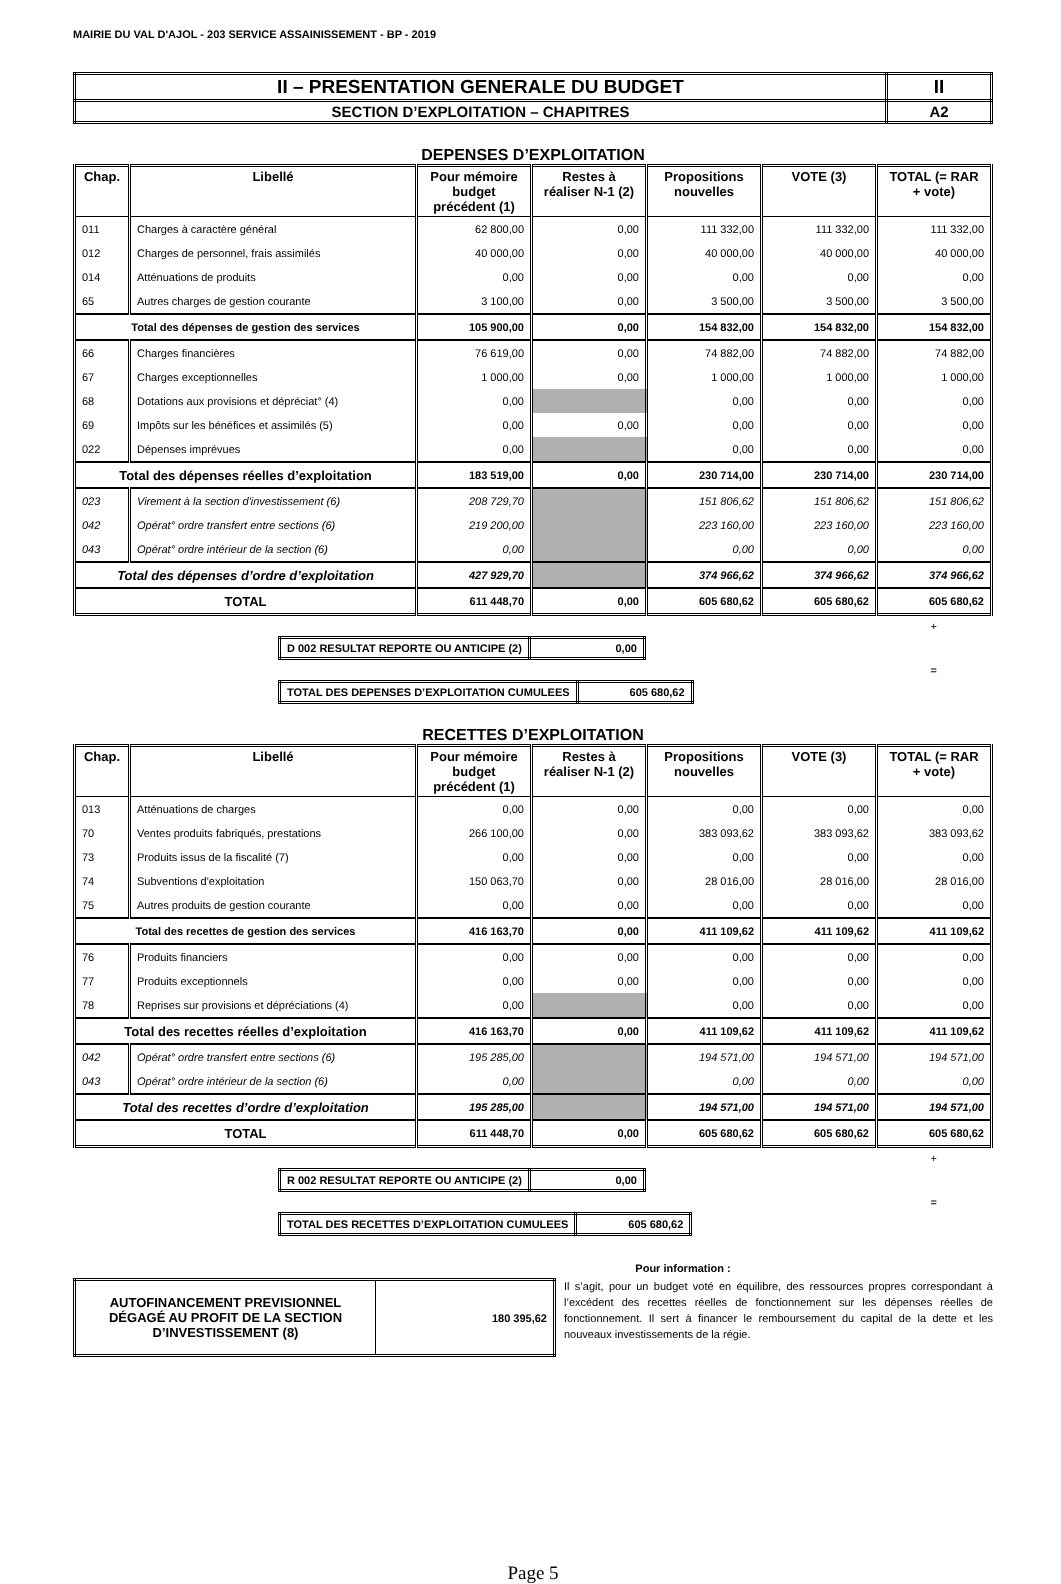MAIRIE DU VAL D'AJOL - 203 SERVICE ASSAINISSEMENT - BP - 2019
| II – PRESENTATION GENERALE DU BUDGET | II |
| SECTION D’EXPLOITATION – CHAPITRES | A2 |
DEPENSES D’EXPLOITATION
| Chap. | Libellé | Pour mémoire budget précédent (1) | Restes à réaliser N-1 (2) | Propositions nouvelles | VOTE (3) | TOTAL (= RAR + vote) |
| --- | --- | --- | --- | --- | --- | --- |
| 011 | Charges à caractère général | 62 800,00 | 0,00 | 111 332,00 | 111 332,00 | 111 332,00 |
| 012 | Charges de personnel, frais assimilés | 40 000,00 | 0,00 | 40 000,00 | 40 000,00 | 40 000,00 |
| 014 | Atténuations de produits | 0,00 | 0,00 | 0,00 | 0,00 | 0,00 |
| 65 | Autres charges de gestion courante | 3 100,00 | 0,00 | 3 500,00 | 3 500,00 | 3 500,00 |
| Total des dépenses de gestion des services | | 105 900,00 | 0,00 | 154 832,00 | 154 832,00 | 154 832,00 |
| 66 | Charges financières | 76 619,00 | 0,00 | 74 882,00 | 74 882,00 | 74 882,00 |
| 67 | Charges exceptionnelles | 1 000,00 | 0,00 | 1 000,00 | 1 000,00 | 1 000,00 |
| 68 | Dotations aux provisions et dépréciat° (4) | 0,00 | | 0,00 | 0,00 | 0,00 |
| 69 | Impôts sur les bénéfices et assimilés (5) | 0,00 | 0,00 | 0,00 | 0,00 | 0,00 |
| 022 | Dépenses imprévues | 0,00 | | 0,00 | 0,00 | 0,00 |
| Total des dépenses réelles d’exploitation | | 183 519,00 | 0,00 | 230 714,00 | 230 714,00 | 230 714,00 |
| 023 | Virement à la section d'investissement (6) | 208 729,70 | | 151 806,62 | 151 806,62 | 151 806,62 |
| 042 | Opérat° ordre transfert entre sections (6) | 219 200,00 | | 223 160,00 | 223 160,00 | 223 160,00 |
| 043 | Opérat° ordre intérieur de la section (6) | 0,00 | | 0,00 | 0,00 | 0,00 |
| Total des dépenses d’ordre d’exploitation | | 427 929,70 | | 374 966,62 | 374 966,62 | 374 966,62 |
| TOTAL | | 611 448,70 | 0,00 | 605 680,62 | 605 680,62 | 605 680,62 |
+
| D 002 RESULTAT REPORTE OU ANTICIPE (2) | 0,00 |
=
| TOTAL DES DEPENSES D’EXPLOITATION CUMULEES | 605 680,62 |
RECETTES D’EXPLOITATION
| Chap. | Libellé | Pour mémoire budget précédent (1) | Restes à réaliser N-1 (2) | Propositions nouvelles | VOTE (3) | TOTAL (= RAR + vote) |
| --- | --- | --- | --- | --- | --- | --- |
| 013 | Atténuations de charges | 0,00 | 0,00 | 0,00 | 0,00 | 0,00 |
| 70 | Ventes produits fabriqués, prestations | 266 100,00 | 0,00 | 383 093,62 | 383 093,62 | 383 093,62 |
| 73 | Produits issus de la fiscalité (7) | 0,00 | 0,00 | 0,00 | 0,00 | 0,00 |
| 74 | Subventions d'exploitation | 150 063,70 | 0,00 | 28 016,00 | 28 016,00 | 28 016,00 |
| 75 | Autres produits de gestion courante | 0,00 | 0,00 | 0,00 | 0,00 | 0,00 |
| Total des recettes de gestion des services | | 416 163,70 | 0,00 | 411 109,62 | 411 109,62 | 411 109,62 |
| 76 | Produits financiers | 0,00 | 0,00 | 0,00 | 0,00 | 0,00 |
| 77 | Produits exceptionnels | 0,00 | 0,00 | 0,00 | 0,00 | 0,00 |
| 78 | Reprises sur provisions et dépréciations (4) | 0,00 | | 0,00 | 0,00 | 0,00 |
| Total des recettes réelles d’exploitation | | 416 163,70 | 0,00 | 411 109,62 | 411 109,62 | 411 109,62 |
| 042 | Opérat° ordre transfert entre sections (6) | 195 285,00 | | 194 571,00 | 194 571,00 | 194 571,00 |
| 043 | Opérat° ordre intérieur de la section (6) | 0,00 | | 0,00 | 0,00 | 0,00 |
| Total des recettes d’ordre d’exploitation | | 195 285,00 | | 194 571,00 | 194 571,00 | 194 571,00 |
| TOTAL | | 611 448,70 | 0,00 | 605 680,62 | 605 680,62 | 605 680,62 |
+
| R 002 RESULTAT REPORTE OU ANTICIPE (2) | 0,00 |
=
| TOTAL DES RECETTES D’EXPLOITATION CUMULEES | 605 680,62 |
Pour information :
| AUTOFINANCEMENT PREVISIONNEL DÉGAGÉ AU PROFIT DE LA SECTION D’INVESTISSEMENT (8) | 180 395,62 |
Il s’agit, pour un budget voté en équilibre, des ressources propres correspondant à l’excédent des recettes réelles de fonctionnement sur les dépenses réelles de fonctionnement. Il sert à financer le remboursement du capital de la dette et les nouveaux investissements de la régie.
Page 5